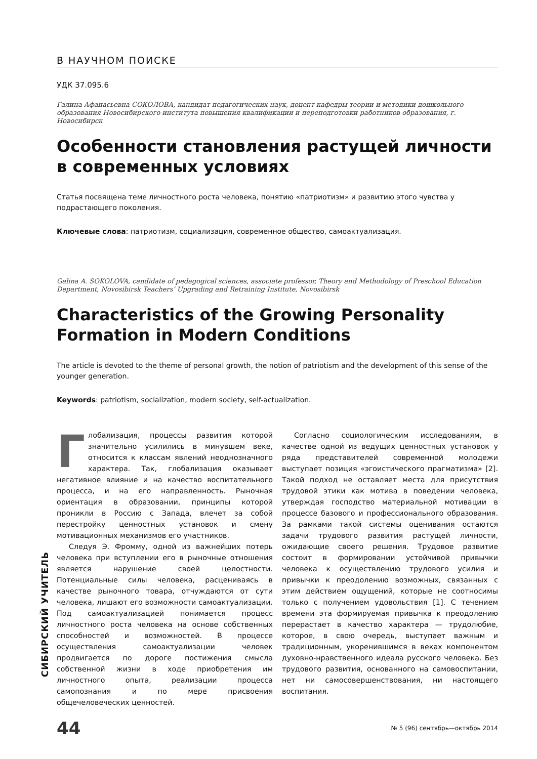СИБИРСКИЙ УЧИТЕЛЬ
В НАУЧНОМ ПОИСКЕ
УДК 37.095.6
Галина Афанасьевна СОКОЛОВА, кандидат педагогических наук, доцент кафедры теории и методики дошкольного образования Новосибирского института повышения квалификации и переподготовки работников образования, г. Новосибирск
Особенности становления растущей личности в современных условиях
Статья посвящена теме личностного роста человека, понятию «патриотизм» и развитию этого чувства у подрастающего поколения.
Ключевые слова: патриотизм, социализация, современное общество, самоактуализация.
Galina A. SOKOLOVA, candidate of pedagogical sciences, associate professor, Theory and Methodology of Preschool Education Department, Novosibirsk Teachers’ Upgrading and Retraining Institute, Novosibirsk
Characteristics of the Growing Personality Formation in Modern Conditions
The article is devoted to the theme of personal growth, the notion of patriotism and the development of this sense of the younger generation.
Keywords: patriotism, socialization, modern society, self-actualization.
Глобализация, процессы развития которой значительно усилились в минувшем веке, относится к классам явлений неоднозначного характера. Так, глобализация оказывает негативное влияние и на качество воспитательного процесса, и на его направленность. Рыночная ориентация в образовании, принципы которой проникли в Россию с Запада, влечет за собой перестройку ценностных установок и смену мотивационных механизмов его участников.
Следуя Э. Фромму, одной из важнейших потерь человека при вступлении его в рыночные отношения является нарушение своей целостности. Потенциальные силы человека, расцениваясь в качестве рыночного товара, отчуждаются от сути человека, лишают его возможности самоактуализации. Под самоактуализацией понимается процесс личностного роста человека на основе собственных способностей и возможностей. В процессе осуществления самоактуализации человек продвигается по дороге постижения смысла собственной жизни в ходе приобретения им личностного опыта, реализации процесса самопознания и по мере присвоения общечеловеческих ценностей.
Согласно социологическим исследованиям, в качестве одной из ведущих ценностных установок у ряда представителей современной молодежи выступает позиция «эгоистического прагматизма» [2]. Такой подход не оставляет места для присутствия трудовой этики как мотива в поведении человека, утверждая господство материальной мотивации в процессе базового и профессионального образования. За рамками такой системы оценивания остаются задачи трудового развития растущей личности, ожидающие своего решения. Трудовое развитие состоит в формировании устойчивой привычки человека к осуществлению трудового усилия и привычки к преодолению возможных, связанных с этим действием ощущений, которые не соотносимы только с получением удовольствия [1]. С течением времени эта формируемая привычка к преодолению перерастает в качество характера — трудолюбие, которое, в свою очередь, выступает важным и традиционным, укоренившимся в веках компонентом духовно-нравственного идеала русского человека. Без трудового развития, основанного на самовоспитании, нет ни самосовершенствования, ни настоящего воспитания.
44 № 5 (96) сентябрь—октябрь 2014